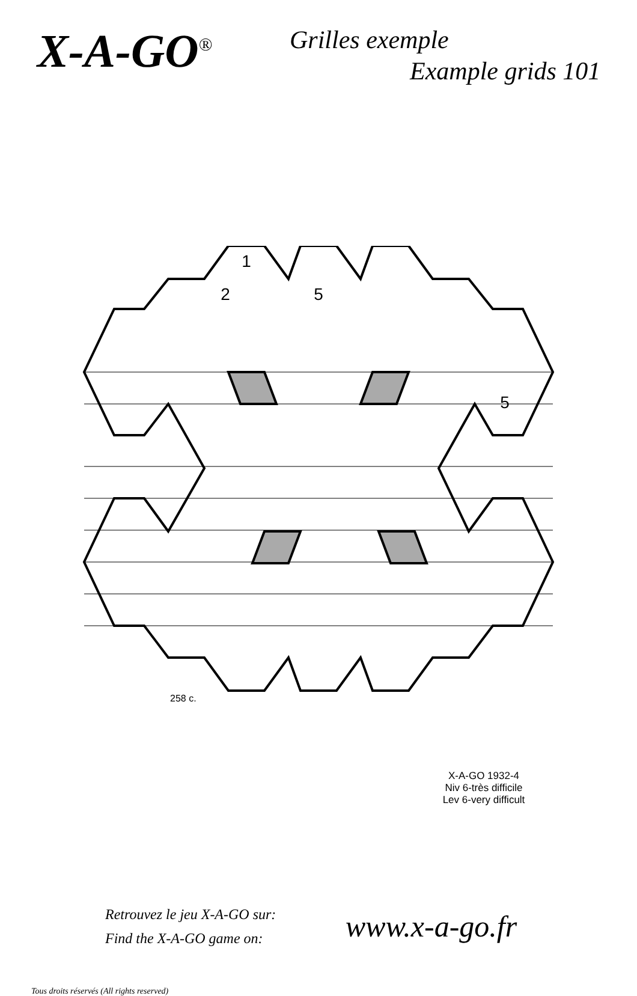X-A-GO<sup>®</sup>
Grilles exemple
Example grids 101
1
2
5
5
258 c.
X-A-GO 1932-4
Niv 6-très difficile
Lev 6-very difficult
Retrouvez le jeu X-A-GO sur:
Find the X-A-GO game on:
www.x-a-go.fr
Tous droits réservés (All rights reserved)